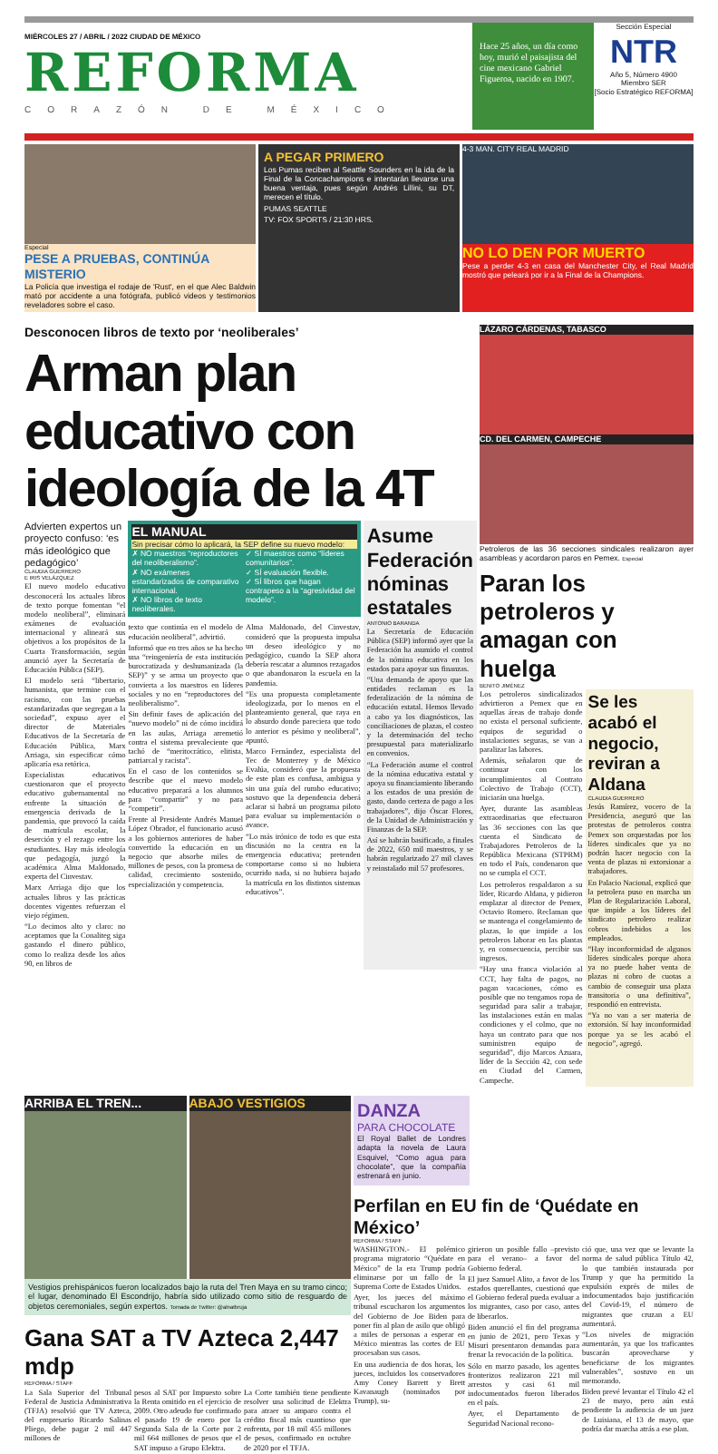MIÉRCOLES 27 / ABRIL / 2022 CIUDAD DE MÉXICO
REFORMA
CORAZÓN DE MÉXICO
Hace 25 años, un día como hoy, murió el paisajista del cine mexicano Gabriel Figueroa, nacido en 1907.
Sección Especial
NTR
Año 5, Número 4900
Miembro SER
[Socio Estratégico REFORMA]
Especial
PESE A PRUEBAS, CONTINÚA MISTERIO
La Policía que investiga el rodaje de 'Rust', en el que Alec Baldwin mató por accidente a una fotógrafa, publicó videos y testimonios reveladores sobre el caso.
A PEGAR PRIMERO
Los Pumas reciben al Seattle Sounders en la ida de la Final de la Concachampions e intentarán llevarse una buena ventaja, pues según Andrés Lillini, su DT, merecen el título.
PUMAS SEATTLE
TV: FOX SPORTS / 21:30 HRS.
4-3 MAN. CITY REAL MADRID
NO LO DEN POR MUERTO
Pese a perder 4-3 en casa del Manchester City, el Real Madrid mostró que peleará por ir a la Final de la Champions.
Desconocen libros de texto por ‘neoliberales’
Arman plan educativo con ideología de la 4T
Advierten expertos un proyecto confuso: ‘es más ideológico que pedagógico’
CLAUDIA GUERRERO
E IRIS VELÁZQUEZ
El nuevo modelo educativo desconocerá los actuales libros de texto porque fomentan “el modelo neoliberal”, eliminará exámenes de evaluación internacional y alineará sus objetivos a los propósitos de la Cuarta Transformación, según anunció ayer la Secretaría de Educación Pública (SEP).
El modelo será “libertario, humanista, que termine con el racismo, con las pruebas estandarizadas que segregan a la sociedad”, expuso ayer el director de Materiales Educativos de la Secretaría de Educación Pública, Marx Arriaga, sin especificar cómo aplicaría esa retórica.
Especialistas educativos cuestionaron que el proyecto educativo gubernamental no enfrente la situación de emergencia derivada de la pandemia, que provocó la caída de matrícula escolar, la deserción y el rezago entre los estudiantes. Hay más ideología que pedagogía, juzgó la académica Alma Maldonado, experta del Cinvestav.
Marx Arriaga dijo que los actuales libros y las prácticas docentes vigentes refuerzan el viejo régimen.
“Lo decimos alto y claro: no aceptamos que la Conaliteg siga gastando el dinero público, como lo realiza desde los años 90, en libros de
EL MANUAL
Sin precisar cómo lo aplicará, la SEP define su nuevo modelo:
✗ NO maestros “reproductores del neoliberalismo”.
✗ NO exámenes estandarizados de comparativo internacional.
✗ NO libros de texto neoliberales.
✓ SÍ maestros como “líderes comunitarios”.
✓ SÍ evaluación flexible.
✓ SÍ libros que hagan contrapeso a la “agresividad del modelo”.
texto que continúa en el modelo de educación neoliberal”, advirtió.
Informó que en tres años se ha hecho una “reingeniería de esta institución burocratizada y deshumanizada (la SEP)” y se arma un proyecto que convierta a los maestros en líderes sociales y no en “reproductores del neoliberalismo”.
Sin definir fases de aplicación del “nuevo modelo” ni de cómo incidirá en las aulas, Arriaga arremetió contra el sistema prevaleciente que tachó de “meritocrático, elitista, patriarcal y racista”.
En el caso de los contenidos se describe que el nuevo modelo educativo preparará a los alumnos para “compartir” y no para “competir”.
Frente al Presidente Andrés Manuel López Obrador, el funcionario acusó a los gobiernos anteriores de haber convertido la educación en un negocio que absorbe miles de millones de pesos, con la promesa de calidad, crecimiento sostenido, especialización y competencia.
Alma Maldonado, del Cinvestav, consideró que la propuesta impulsa un deseo ideológico y no pedagógico, cuando la SEP ahora debería rescatar a alumnos rezagados o que abandonaron la escuela en la pandemia.
“Es una propuesta completamente ideologizada, por lo menos en el planteamiento general, que raya en lo absurdo donde pareciera que todo lo anterior es pésimo y neoliberal”, apuntó.
Marco Fernández, especialista del Tec de Monterrey y de México Evalúa, consideró que la propuesta de este plan es confusa, ambigua y sin una guía del rumbo educativo; sostuvo que la dependencia deberá aclarar si habrá un programa piloto para evaluar su implementación o avance.
“Lo más irónico de todo es que esta discusión no la centra en la emergencia educativa; pretenden comportarse como si no hubiera ocurrido nada, si no hubiera bajado la matrícula en los distintos sistemas educativos”.
Asume Federación nóminas estatales
ANTONIO BARANDA
La Secretaría de Educación Pública (SEP) informó ayer que la Federación ha asumido el control de la nómina educativa en los estados para apoyar sus finanzas.
“Una demanda de apoyo que las entidades reclaman es la federalización de la nómina de educación estatal. Hemos llevado a cabo ya los diagnósticos, las conciliaciones de plazas, el costeo y la determinación del techo presupuestal para materializarlo en convenios.
“La Federación asume el control de la nómina educativa estatal y apoya su financiamiento liberando a los estados de una presión de gasto, dando certeza de pago a los trabajadores”, dijo Óscar Flores, de la Unidad de Administración y Finanzas de la SEP.
Así se habrán basificado, a finales de 2022, 650 mil maestros, y se habrán regularizado 27 mil claves y reinstalado mil 57 profesores.
LÁZARO CÁRDENAS, TABASCO
CD. DEL CARMEN, CAMPECHE
Petroleros de las 36 secciones sindicales realizaron ayer asambleas y acordaron paros en Pemex. Especial
Paran los petroleros y amagan con huelga
BENITO JIMÉNEZ
Los petroleros sindicalizados advirtieron a Pemex que en aquellas áreas de trabajo donde no exista el personal suficiente, equipos de seguridad o instalaciones seguras, se van a paralizar las labores.
Además, señalaron que de continuar con los incumplimientos al Contrato Colectivo de Trabajo (CCT), iniciarán una huelga.
Ayer, durante las asambleas extraordinarias que efectuaron las 36 secciones con las que cuenta el Sindicato de Trabajadores Petroleros de la República Mexicana (STPRM) en todo el País, condenaron que no se cumpla el CCT.
Los petroleros respaldaron a su líder, Ricardo Aldana, y pidieron emplazar al director de Pemex, Octavio Romero. Reclaman que se mantenga el congelamiento de plazas, lo que impide a los petroleros laborar en las plantas y, en consecuencia, percibir sus ingresos.
“Hay una franca violación al CCT, hay falta de pagos, no pagan vacaciones, cómo es posible que no tengamos ropa de seguridad para salir a trabajar, las instalaciones están en malas condiciones y el colmo, que no haya un contrato para que nos suministren equipo de seguridad”, dijo Marcos Azuara, líder de la Sección 42, con sede en Ciudad del Carmen, Campeche.
Se les acabó el negocio, reviran a Aldana
CLAUDIA GUERRERO
Jesús Ramírez, vocero de la Presidencia, aseguró que las protestas de petroleros contra Pemex son orquestadas por los líderes sindicales que ya no podrán hacer negocio con la venta de plazas ni extorsionar a trabajadores.
En Palacio Nacional, explicó que la petrolera puso en marcha un Plan de Regularización Laboral, que impide a los líderes del sindicato petrolero realizar cobros indebidos a los empleados.
“Hay inconformidad de algunos líderes sindicales porque ahora ya no puede haber venta de plazas ni cobro de cuotas a cambio de conseguir una plaza transitoria o una definitiva”, respondió en entrevista.
“Ya no van a ser materia de extorsión. Sí hay inconformidad porque ya se les acabó el negocio”, agregó.
ARRIBA EL TREN... ABAJO VESTIGIOS
Vestigios prehispánicos fueron localizados bajo la ruta del Tren Maya en su tramo cinco; el lugar, denominado El Escondrijo, habría sido utilizado como sitio de resguardo de objetos ceremoniales, según expertos. Tomada de Twitter: @alnatbruja
Gana SAT a TV Azteca 2,447 mdp
REFORMA / STAFF
La Sala Superior del Tribunal Federal de Justicia Administrativa (TFJA) resolvió que TV Azteca, del empresario Ricardo Salinas Pliego, debe pagar 2 mil 447 millones de
pesos al SAT por Impuesto sobre la Renta omitido en el ejercicio de 2009. Otro adeudo fue confirmado el pasado 19 de enero por la Segunda Sala de la Corte por 2 mil 664 millones de pesos que el SAT impuso a Grupo Elektra.
La Corte también tiene pendiente resolver una solicitud de Elektra para atraer su amparo contra el crédito fiscal más cuantioso que enfrenta, por 18 mil 455 millones de pesos, confirmado en octubre de 2020 por el TFJA.
DANZA
PARA CHOCOLATE
El Royal Ballet de Londres adapta la novela de Laura Esquivel, “Como agua para chocolate”, que la compañía estrenará en junio.
Perfilan en EU fin de ‘Quédate en México’
REFORMA / STAFF
WASHINGTON.- El polémico programa migratorio “Quédate en México” de la era Trump podría eliminarse por un fallo de la Suprema Corte de Estados Unidos.
Ayer, los jueces del máximo tribunal escucharon los argumentos del Gobierno de Joe Biden para poner fin al plan de asilo que obligó a miles de personas a esperar en México mientras las cortes de EU procesaban sus casos.
En una audiencia de dos horas, los jueces, incluidos los conservadores Amy Coney Barrett y Brett Kavanaugh (nominados por Trump), su-
girieron un posible fallo –previsto para el verano– a favor del Gobierno federal.
El juez Samuel Alito, a favor de los estados querellantes, cuestionó que el Gobierno federal pueda evaluar a los migrantes, caso por caso, antes de liberarlos.
Biden anunció el fin del programa en junio de 2021, pero Texas y Misuri presentaron demandas para frenar la revocación de la política.
Sólo en marzo pasado, los agentes fronterizos realizaron 221 mil arrestos y casi 61 mil indocumentados fueron liberados en el país.
Ayer, el Departamento de Seguridad Nacional recono-
ció que, una vez que se levante la norma de salud pública Título 42, lo que también instaurada por Trump y que ha permitido la expulsión exprés de miles de indocumentados bajo justificación del Covid-19, el número de migrantes que cruzan a EU aumentará.
“Los niveles de migración aumentarán, ya que los traficantes buscarán aprovecharse y beneficiarse de los migrantes vulnerables”, sostuvo en un memorando.
Biden prevé levantar el Título 42 el 23 de mayo, pero aún está pendiente la audiencia de un juez de Luisiana, el 13 de mayo, que podría dar marcha atrás a ese plan.